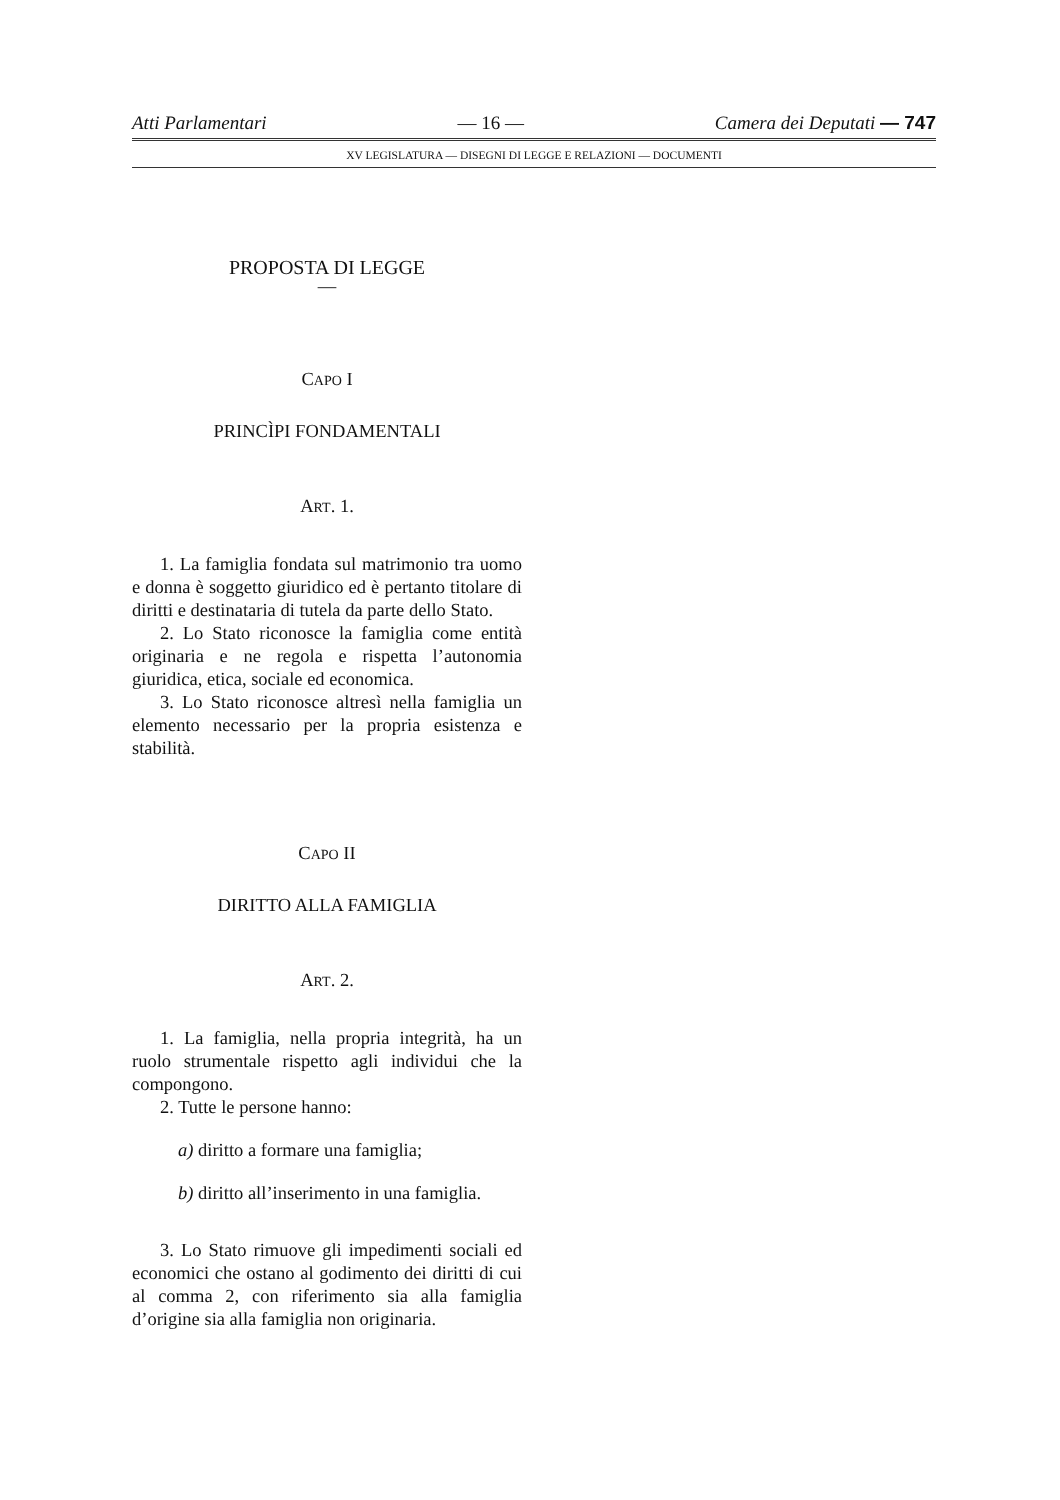Atti Parlamentari — 16 — Camera dei Deputati — 747
XV LEGISLATURA — DISEGNI DI LEGGE E RELAZIONI — DOCUMENTI
PROPOSTA DI LEGGE
—
CAPO I
PRINCÌPI FONDAMENTALI
ART. 1.
1. La famiglia fondata sul matrimonio tra uomo e donna è soggetto giuridico ed è pertanto titolare di diritti e destinataria di tutela da parte dello Stato.
2. Lo Stato riconosce la famiglia come entità originaria e ne regola e rispetta l’autonomia giuridica, etica, sociale ed economica.
3. Lo Stato riconosce altresì nella famiglia un elemento necessario per la propria esistenza e stabilità.
CAPO II
DIRITTO ALLA FAMIGLIA
ART. 2.
1. La famiglia, nella propria integrità, ha un ruolo strumentale rispetto agli individui che la compongono.
2. Tutte le persone hanno:
a) diritto a formare una famiglia;
b) diritto all’inserimento in una famiglia.
3. Lo Stato rimuove gli impedimenti sociali ed economici che ostano al godimento dei diritti di cui al comma 2, con riferimento sia alla famiglia d’origine sia alla famiglia non originaria.